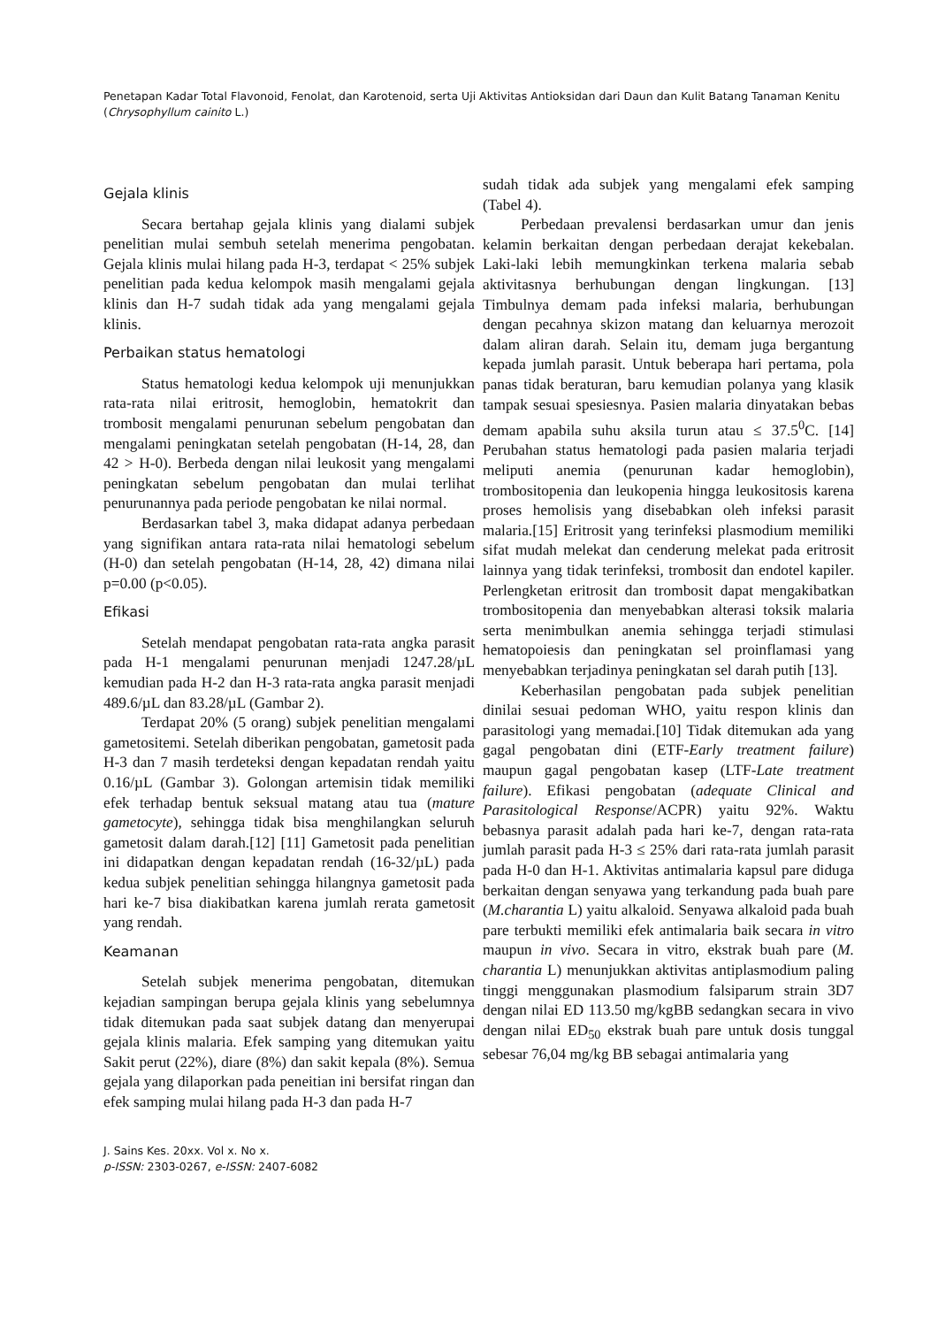Penetapan Kadar Total Flavonoid, Fenolat, dan Karotenoid, serta Uji Aktivitas Antioksidan dari Daun dan Kulit Batang Tanaman Kenitu (Chrysophyllum cainito L.)
Gejala klinis
Secara bertahap gejala klinis yang dialami subjek penelitian mulai sembuh setelah menerima pengobatan. Gejala klinis mulai hilang pada H-3, terdapat < 25% subjek penelitian pada kedua kelompok masih mengalami gejala klinis dan H-7 sudah tidak ada yang mengalami gejala klinis.
Perbaikan status hematologi
Status hematologi kedua kelompok uji menunjukkan rata-rata nilai eritrosit, hemoglobin, hematokrit dan trombosit mengalami penurunan sebelum pengobatan dan mengalami peningkatan setelah pengobatan (H-14, 28, dan 42 > H-0). Berbeda dengan nilai leukosit yang mengalami peningkatan sebelum pengobatan dan mulai terlihat penurunannya pada periode pengobatan ke nilai normal.
Berdasarkan tabel 3, maka didapat adanya perbedaan yang signifikan antara rata-rata nilai hematologi sebelum (H-0) dan setelah pengobatan (H-14, 28, 42) dimana nilai p=0.00 (p<0.05).
Efikasi
Setelah mendapat pengobatan rata-rata angka parasit pada H-1 mengalami penurunan menjadi 1247.28/µL kemudian pada H-2 dan H-3 rata-rata angka parasit menjadi 489.6/µL dan 83.28/µL (Gambar 2).
Terdapat 20% (5 orang) subjek penelitian mengalami gametositemi. Setelah diberikan pengobatan, gametosit pada H-3 dan 7 masih terdeteksi dengan kepadatan rendah yaitu 0.16/µL (Gambar 3). Golongan artemisin tidak memiliki efek terhadap bentuk seksual matang atau tua (mature gametocyte), sehingga tidak bisa menghilangkan seluruh gametosit dalam darah.[12] [11] Gametosit pada penelitian ini didapatkan dengan kepadatan rendah (16-32/µL) pada kedua subjek penelitian sehingga hilangnya gametosit pada hari ke-7 bisa diakibatkan karena jumlah rerata gametosit yang rendah.
Keamanan
Setelah subjek menerima pengobatan, ditemukan kejadian sampingan berupa gejala klinis yang sebelumnya tidak ditemukan pada saat subjek datang dan menyerupai gejala klinis malaria. Efek samping yang ditemukan yaitu Sakit perut (22%), diare (8%) dan sakit kepala (8%). Semua gejala yang dilaporkan pada peneitian ini bersifat ringan dan efek samping mulai hilang pada H-3 dan pada H-7
sudah tidak ada subjek yang mengalami efek samping (Tabel 4).
Perbedaan prevalensi berdasarkan umur dan jenis kelamin berkaitan dengan perbedaan derajat kekebalan. Laki-laki lebih memungkinkan terkena malaria sebab aktivitasnya berhubungan dengan lingkungan. [13] Timbulnya demam pada infeksi malaria, berhubungan dengan pecahnya skizon matang dan keluarnya merozoit dalam aliran darah. Selain itu, demam juga bergantung kepada jumlah parasit. Untuk beberapa hari pertama, pola panas tidak beraturan, baru kemudian polanya yang klasik tampak sesuai spesiesnya. Pasien malaria dinyatakan bebas demam apabila suhu aksila turun atau ≤ 37.5<sup>0</sup>C. [14] Perubahan status hematologi pada pasien malaria terjadi meliputi anemia (penurunan kadar hemoglobin), trombositopenia dan leukopenia hingga leukositosis karena proses hemolisis yang disebabkan oleh infeksi parasit malaria.[15] Eritrosit yang terinfeksi plasmodium memiliki sifat mudah melekat dan cenderung melekat pada eritrosit lainnya yang tidak terinfeksi, trombosit dan endotel kapiler. Perlengketan eritrosit dan trombosit dapat mengakibatkan trombositopenia dan menyebabkan alterasi toksik malaria serta menimbulkan anemia sehingga terjadi stimulasi hematopoiesis dan peningkatan sel proinflamasi yang menyebabkan terjadinya peningkatan sel darah putih [13].
Keberhasilan pengobatan pada subjek penelitian dinilai sesuai pedoman WHO, yaitu respon klinis dan parasitologi yang memadai.[10] Tidak ditemukan ada yang gagal pengobatan dini (ETF-Early treatment failure) maupun gagal pengobatan kasep (LTF-Late treatment failure). Efikasi pengobatan (adequate Clinical and Parasitological Response/ACPR) yaitu 92%. Waktu bebasnya parasit adalah pada hari ke-7, dengan rata-rata jumlah parasit pada H-3 ≤ 25% dari rata-rata jumlah parasit pada H-0 dan H-1. Aktivitas antimalaria kapsul pare diduga berkaitan dengan senyawa yang terkandung pada buah pare (M.charantia L) yaitu alkaloid. Senyawa alkaloid pada buah pare terbukti memiliki efek antimalaria baik secara in vitro maupun in vivo. Secara in vitro, ekstrak buah pare (M. charantia L) menunjukkan aktivitas antiplasmodium paling tinggi menggunakan plasmodium falsiparum strain 3D7 dengan nilai ED 113.50 mg/kgBB sedangkan secara in vivo dengan nilai ED<sub>50</sub> ekstrak buah pare untuk dosis tunggal sebesar 76,04 mg/kg BB sebagai antimalaria yang
J. Sains Kes. 20xx. Vol x. No x.
p-ISSN: 2303-0267, e-ISSN: 2407-6082